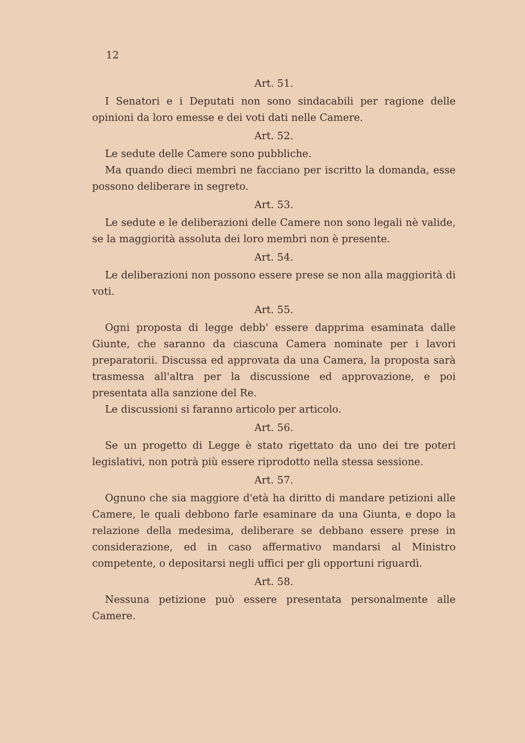12
Art. 51.
I Senatori e i Deputati non sono sindacabili per ragione delle opinioni da loro emesse e dei voti dati nelle Camere.
Art. 52.
Le sedute delle Camere sono pubbliche.
Ma quando dieci membri ne facciano per iscritto la domanda, esse possono deliberare in segreto.
Art. 53.
Le sedute e le deliberazioni delle Camere non sono legali nè valide, se la maggiorità assoluta dei loro membri non è presente.
Art. 54.
Le deliberazioni non possono essere prese se non alla maggiorità di voti.
Art. 55.
Ogni proposta di legge debb' essere dapprima esaminata dalle Giunte, che saranno da ciascuna Camera nominate per i lavori preparatorii. Discussa ed approvata da una Camera, la proposta sarà trasmessa all'altra per la discussione ed approvazione, e poi presentata alla sanzione del Re.
Le discussioni si faranno articolo per articolo.
Art. 56.
Se un progetto di Legge è stato rigettato da uno dei tre poteri legislativi, non potrà più essere riprodotto nella stessa sessione.
Art. 57.
Ognuno che sia maggiore d'età ha diritto di mandare petizioni alle Camere, le quali debbono farle esaminare da una Giunta, e dopo la relazione della medesima, deliberare se debbano essere prese in considerazione, ed in caso affermativo mandarsi al Ministro competente, o depositarsi negli uffici per gli opportuni riguardì.
Art. 58.
Nessuna petizione può essere presentata personalmente alle Camere.